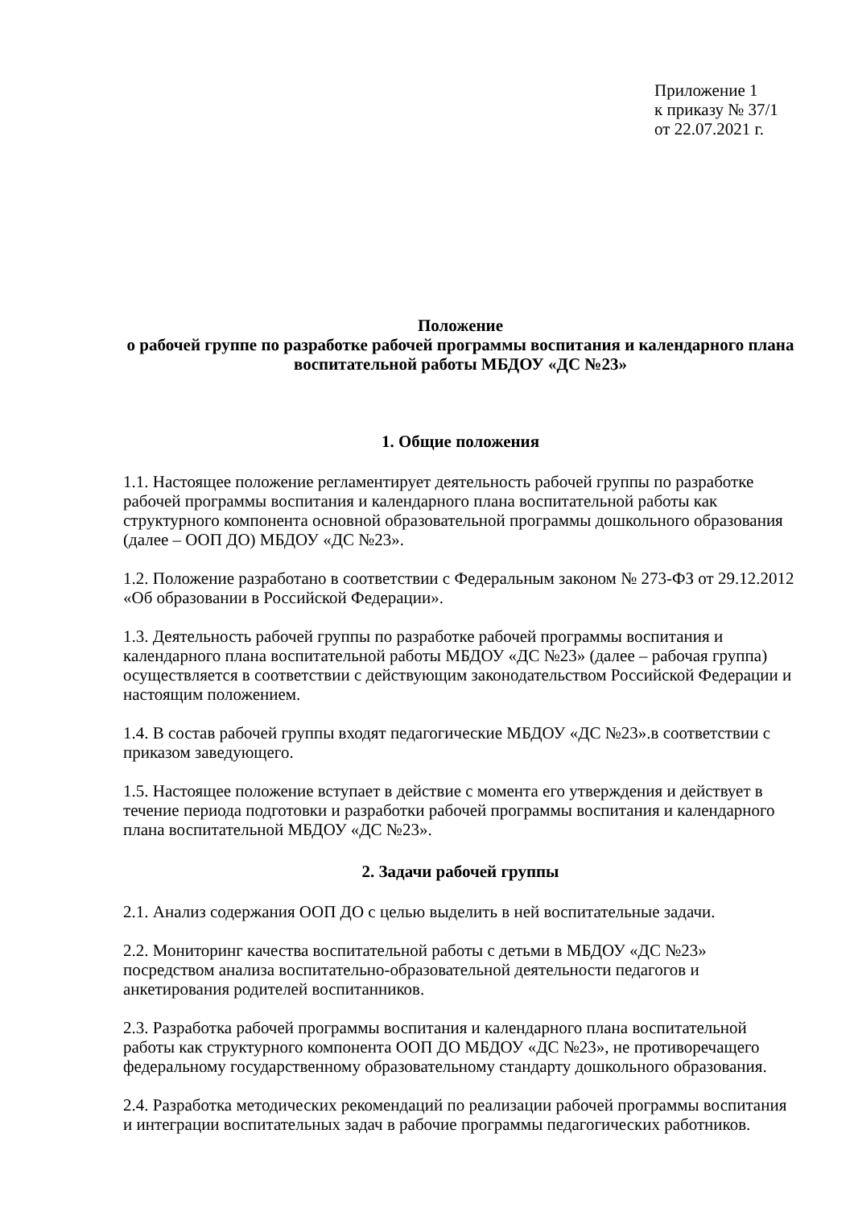Приложение 1
к приказу № 37/1
от 22.07.2021 г.
Положение
о рабочей группе по разработке рабочей программы воспитания и календарного плана воспитательной работы МБДОУ «ДС №23»
1. Общие положения
1.1. Настоящее положение регламентирует деятельность рабочей группы по разработке рабочей программы воспитания и календарного плана воспитательной работы как структурного компонента основной образовательной программы дошкольного образования (далее – ООП ДО) МБДОУ «ДС №23».
1.2. Положение разработано в соответствии с Федеральным законом № 273-ФЗ от 29.12.2012 «Об образовании в Российской Федерации».
1.3. Деятельность рабочей группы по разработке рабочей программы воспитания и календарного плана воспитательной работы МБДОУ «ДС №23» (далее – рабочая группа) осуществляется в соответствии с действующим законодательством Российской Федерации и настоящим положением.
1.4. В состав рабочей группы входят педагогические МБДОУ «ДС №23».в соответствии с приказом заведующего.
1.5. Настоящее положение вступает в действие с момента его утверждения и действует в течение периода подготовки и разработки рабочей программы воспитания и календарного плана воспитательной МБДОУ «ДС №23».
2. Задачи рабочей группы
2.1. Анализ содержания ООП ДО с целью выделить в ней воспитательные задачи.
2.2. Мониторинг качества воспитательной работы с детьми в МБДОУ «ДС №23» посредством анализа воспитательно-образовательной деятельности педагогов и анкетирования родителей воспитанников.
2.3. Разработка рабочей программы воспитания и календарного плана воспитательной работы как структурного компонента ООП ДО МБДОУ «ДС №23», не противоречащего федеральному государственному образовательному стандарту дошкольного образования.
2.4. Разработка методических рекомендаций по реализации рабочей программы воспитания и интеграции воспитательных задач в рабочие программы педагогических работников.